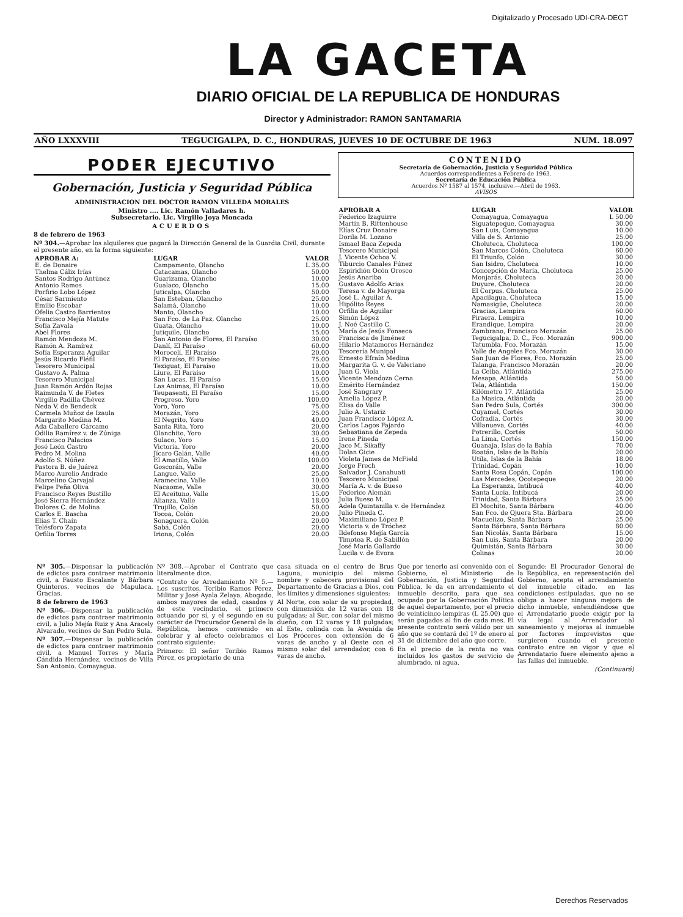Digitalizado y Procesado UDI-CRA-DEGT
LA GACETA
DIARIO OFICIAL DE LA REPUBLICA DE HONDURAS
Director y Administrador: RAMON SANTAMARIA
AÑO LXXXVIII TEGUCIGALPA, D. C., HONDURAS, JUEVES 10 DE OCTUBRE DE 1963 NUM. 18.097
PODER EJECUTIVO
Gobernación, Justicia y Seguridad Pública
ADMINISTRACION DEL DOCTOR RAMON VILLEDA MORALES
Ministro .... Lic. Ramón Valladares h.
Subsecretario. Lic. Virgilio Joya Moncada
ACUERDOS
8 de febrero de 1963
Nº 304.—Aprobar los alquileres que pagará la Dirección General de la Guardia Civil, durante el presente año, en la forma siguiente:
| APROBAR A: | LUGAR | VALOR |
| --- | --- | --- |
| E. de Donaire | Campamento, Olancho | L 35.00 |
| Thelma Cálix Irías | Catacamas, Olancho | 50.00 |
| Santos Rodrigo Antúnez | Guarizama, Olancho | 10.00 |
| Antonio Ramos | Gualaco, Olancho | 15.00 |
| Porfirio Lobo López | Juticalpa, Olancho | 50.00 |
| César Sarmiento | San Esteban, Olancho | 25.00 |
| Emilio Escobar | Salamá, Olancho | 10.00 |
| Ofelia Castro Barrientos | Manto, Olancho | 10.00 |
| Francisco Mejía Matute | San Fco. de La Paz, Olancho | 25.00 |
| Sofía Zavala | Guata, Olancho | 10.00 |
| Abel Flores | Jutiquile, Olancho | 15.00 |
| Ramón Mendoza M. | San Antonio de Flores, El Paraíso | 30.00 |
| Ramón A. Ramírez | Danlí, El Paraíso | 60.00 |
| Sofía Esperanza Aguilar | Morocelí, El Paraíso | 20.00 |
| Jesús Ricardo Fléfil | El Paraíso, El Paraíso | 75.00 |
| Tesorero Municipal | Texiguat, El Paraíso | 10.00 |
| Gustavo A. Palma | Liure, El Paraíso | 10.00 |
| Tesorero Municipal | San Lucas, El Paraíso | 15.00 |
| Juan Ramón Ardón Rojas | Las Animas, El Paraíso | 10.00 |
| Raimunda V. de Fletes | Teupasenti, El Paraíso | 15.00 |
| Virgilio Padilla Chévez | Progreso, Yoro | 100.00 |
| Neda V. de Bendeck | Yoro, Yoro | 75.00 |
| Carmela Muñoz de Izaula | Morazán, Yoro | 25.00 |
| Margarito Medina M. | El Negrito, Yoro | 40.00 |
| Ada Caballero Cárcamo | Santa Rita, Yoro | 20.00 |
| Odilia Ramírez v. de Zúniga | Olanchito, Yoro | 30.00 |
| Francisco Palacios | Sulaco, Yoro | 15.00 |
| José León Castro | Victoria, Yoro | 20.00 |
| Pedro M. Molina | Jícaro Galán, Valle | 40.00 |
| Adolfo S. Núñez | El Amatillo, Valle | 100.00 |
| Pastora B. de Juárez | Goscorán, Valle | 20.00 |
| Marco Aurelio Andrade | Langue, Valle | 25.00 |
| Marcelino Carvajal | Aramecina, Valle | 10.00 |
| Felipe Peña Oliva | Nacaome, Valle | 30.00 |
| Francisco Reyes Bustillo | El Aceituno, Valle | 15.00 |
| José Sierra Hernández | Alianza, Valle | 18.00 |
| Dolores C. de Molina | Trujillo, Colón | 50.00 |
| Carlos E. Bascha | Tocoa, Colón | 20.00 |
| Elías T. Chaín | Sonaguera, Colón | 20.00 |
| Telésforo Zapata | Sabá, Colón | 20.00 |
| Orfilia Torres | Iriona, Colón | 20.00 |
CONTENIDO
Secretaría de Gobernación, Justicia y Seguridad Pública
Acuerdos correspondientes a Febrero de 1963.
Secretaría de Educación Pública
Acuerdos Nº 1587 al 1574, inclusive.—Abril de 1963.
AVISOS
| APROBAR A | LUGAR | VALOR |
| --- | --- | --- |
| Federico Izaguirre | Comayagua, Comayagua | L 50.00 |
| Martín B. Rittenhouse | Siguatepeque, Comayagua | 30.00 |
| Elías Cruz Donaire | San Luis, Comayagua | 10.00 |
| Dorila M. Lozano | Villa de S. Antonio | 25.00 |
| Ismael Baca Zepeda | Choluteca, Choluteca | 100.00 |
| Tesorero Municipal | San Marcos Colón, Choluteca | 60.00 |
| J. Vicente Ochoa V. | El Triunfo, Colón | 30.00 |
| Tiburcio Canales Fúnez | San Isidro, Choluteca | 10.00 |
| Espiridión Ocón Orosco | Concepción de María, Choluteca | 25.00 |
| Jesús Anariba | Monjarás, Choluteca | 20.00 |
| Gustavo Adolfo Arias | Duyure, Choluteca | 20.00 |
| Teresa v. de Mayorga | El Corpus, Choluteca | 25.00 |
| José L. Aguilar A. | Apacilagua, Choluteca | 15.00 |
| Hipólito Reyes | Namasigüe, Choluteca | 20.00 |
| Orfilia de Aguilar | Gracias, Lempira | 60.00 |
| Simón López | Piraera, Lempira | 10.00 |
| J. Noé Castillo C. | Erandique, Lempira | 20.00 |
| María de Jesús Fonseca | Zambrano, Francisco Morazán | 25.00 |
| Francisca de Jiménez | Tegucigalpa, D. C., Fco. Morazán | 900.00 |
| Hilario Matamoros Hernández | Tatumbla, Fco. Morazán | 15.00 |
| Tesorería Munipal | Valle de Angeles Fco. Morazán | 30.00 |
| Ernesto Efraín Medina | San Juan de Flores, Fco. Morazán | 25.00 |
| Margarita G. v. de Valeriano | Talanga, Francisco Morazán | 20.00 |
| Juan G. Viola | La Ceiba, Atlántida | 275.00 |
| Vicente Mendoza Cerna | Mesapa, Atlántida | 50.00 |
| Emérito Hernández | Tela, Atlántida | 150.00 |
| José Sangrary | Kilómetro 17, Atlántida | 25.00 |
| Amelia López P. | La Masica, Atlántida | 20.00 |
| Elisa do Valle | San Pedro Sula, Cortés | 300.00 |
| Julio A. Ustariz | Cuyamel, Cortés | 30.00 |
| Juan Francisco López A. | Cofradía, Cortés | 30.00 |
| Carlos Lagos Fajardo | Villanueva, Cortés | 40.00 |
| Sebastiana de Zepeda | Potrerillo, Cortés | 50.00 |
| Irene Pineda | La Lima, Cortés | 150.00 |
| Jaco M. Sikaffy | Guanaja, Islas de la Bahía | 70.00 |
| Dolan Gicie | Roatán, Islas de la Bahía | 20.00 |
| Violeta James de McField | Utila, Islas de la Bahía | 18.00 |
| Jorge Frech | Trinidad, Copán | 10.00 |
| Salvador J. Canahuati | Santa Rosa Copán, Copán | 100.00 |
| Tesorero Municipal | Las Mercedes, Ocotepeque | 20.00 |
| María A. v. de Bueso | La Esperanza, Intibucá | 40.00 |
| Federico Alemán | Santa Lucía, Intibucá | 20.00 |
| Julia Bueso M. | Trinidad, Santa Bárbara | 25.00 |
| Adela Quintanilla v. de Hernández | El Mochito, Santa Bárbara | 40.00 |
| Julio Pineda C. | San Fco. de Ojuera Sta. Bárbara | 20.00 |
| Maximiliano López P. | Macuelizo, Santa Bárbara | 25.00 |
| Victoria v. de Tróchez | Santa Bárbara, Santa Bárbara | 80.00 |
| Ildefonso Mejía García | San Nicolás, Santa Bárbara | 15.00 |
| Timotea R. de Sabillón | San Luis, Santa Bárbara | 20.00 |
| José María Gallardo | Quimistán, Santa Bárbara | 30.00 |
| Lucila v. de Evora | Colinas | 20.00 |
Nº 305.—Dispensar la publicación de edictos para contraer matrimonio civil, a Fausto Escalante y Bárbara Quinteros, vecinos de Mapulaca, Gracias.
8 de febrero de 1963
Nº 306.—Dispensar la publicación de edictos para contraer matrimonio civil, a Julio Mejía Ruiz y Ana Aracely Alvarado, vecinos de San Pedro Sula.
Nº 307.—Dispensar la publicación de edictos para contraer matrimonio civil, a Manuel Torres y María Cándida Hernández, vecinos de Villa San Antonio. Comayagua.
Nº 308.—Aprobar el Contrato que literalmente dice.
"Contrato de Arredamiento Nº 5.—Los suscritos, Toribio Ramos Pérez, Militar y José Ayala Zelaya, Abogado, ambos mayores de edad, casados y de este vecindario, el primero actuando por sí, y el segundo en su carácter de Procurador General de la República, hemos convenido en celebrar y al efecto celebramos el contrato siguiente:
Primero: El señor Toribio Ramos Pérez, es propietario de una
casa situada en el centro de Brus Laguna, municipio del mismo nombre y cabecera provisional del Departamento de Gracias a Dios, con los límites y dimensiones siguientes:
Al Norte, con solar de su propiedad, con dimensión de 12 varas con 18 pulgadas; al Sur, con solar del mismo dueño, con 12 varas y 18 pulgadas; al Este, colinda con la Avenida de Los Próceres con extensión de 6 varas de ancho y al Oeste con el mismo solar del arrendador, con 6 varas de ancho.
Que por tenerlo así convenido con el Gobierno, el Ministerio de Gobernación, Justicia y Seguridad Pública, le da en arrendamiento el inmueble descrito, para que sea ocupado por la Gobernación Política de aquel departamento, por el precio de veinticinco lempiras (L 25.00) que serán pagados al fin de cada mes. El presente contrato será válido por un año que se contará del 1º de enero al 31 de diciembre del año que corre.
En el precio de la renta no van incluidos los gastos de servicio de alumbrado, ni agua.
Segundo: El Procurador General de la República, en representación del Gobierno, acepta el arrendamiento del inmueble citado, en las condiciones estipuladas, que no se obliga a hacer ninguna mejora de dicho inmueble, entendiéndose que el Arrendatario puede exigir por la vía legal al Arrendador al saneamiento y mejoras al inmueble por factores imprevistos que surgieren cuando el presente contrato entre en vigor y que el Arrendatario fuere elemento ajeno a las fallas del inmueble.
(Continuará)
Derechos Reservados